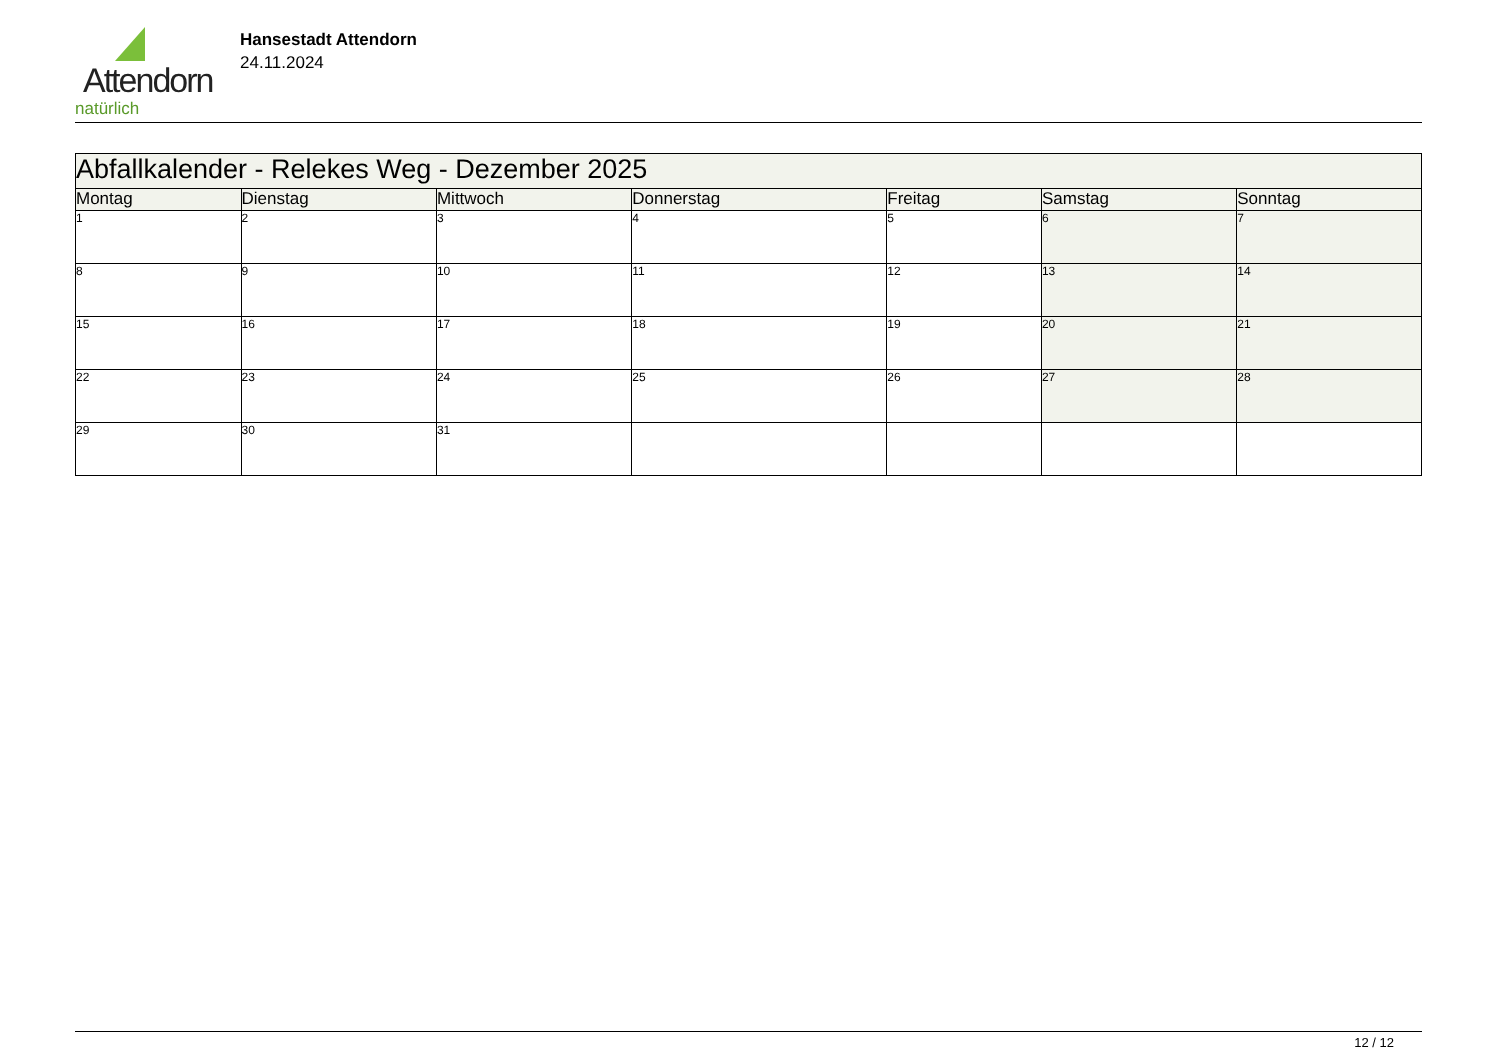Attendorn
natürlich
Hansestadt Attendorn
24.11.2024
| Abfallkalender - Relekes Weg - Dezember 2025 | | | | | | |
| --- | --- | --- | --- | --- | --- | --- |
| Montag | Dienstag | Mittwoch | Donnerstag | Freitag | Samstag | Sonntag |
| 1 | 2 | 3 | 4 | 5 | 6 | 7 |
| 8 | 9 | 10 | 11 | 12 | 13 | 14 |
| 15 | 16 | 17 | 18 | 19 | 20 | 21 |
| 22 | 23 | 24 | 25 | 26 | 27 | 28 |
| 29 | 30 | 31 | | | | |
12 / 12